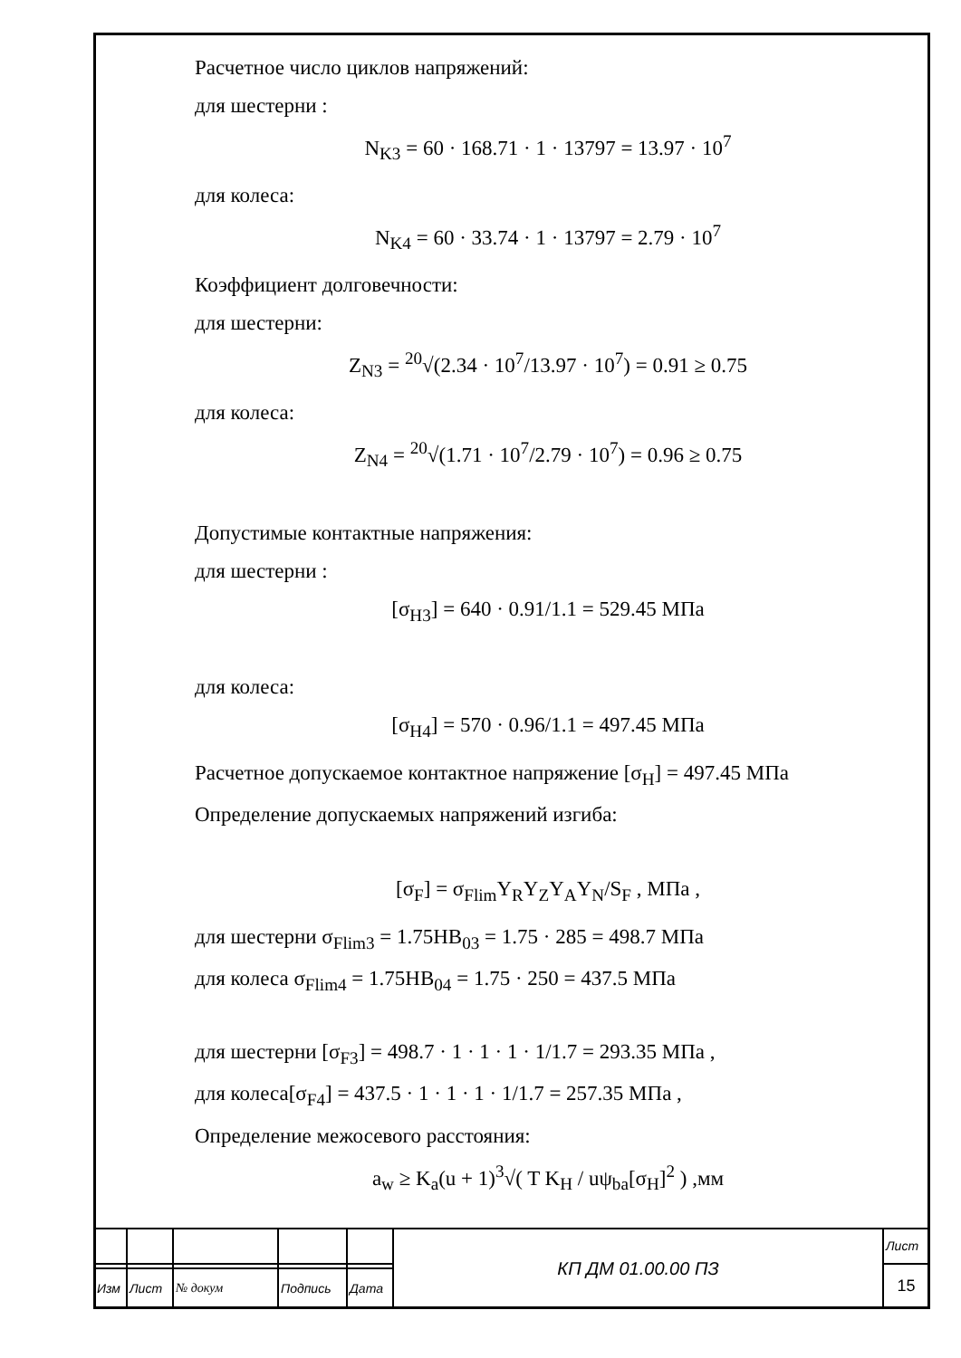Расчетное число циклов напряжений:
для шестерни :
N<sub>K3</sub> = 60 · 168.71 · 1 · 13797 = 13.97 · 10<sup>7</sup>
для колеса:
N<sub>K4</sub> = 60 · 33.74 · 1 · 13797 = 2.79 · 10<sup>7</sup>
Коэффициент долговечности:
для шестерни:
Z<sub>N3</sub> = <sup>20</sup>√(2.34 · 10<sup>7</sup>/13.97 · 10<sup>7</sup>) = 0.91 ≥ 0.75
для колеса:
Z<sub>N4</sub> = <sup>20</sup>√(1.71 · 10<sup>7</sup>/2.79 · 10<sup>7</sup>) = 0.96 ≥ 0.75
Допустимые контактные напряжения:
для шестерни :
[σ<sub>H3</sub>] = 640 · 0.91/1.1 = 529.45 МПа
для колеса:
[σ<sub>H4</sub>] = 570 · 0.96/1.1 = 497.45 МПа
Расчетное допускаемое контактное напряжение [σ<sub>H</sub>] = 497.45 МПа
Определение допускаемых напряжений изгиба:
[σ<sub>F</sub>] = σ<sub>Flim</sub>Y<sub>R</sub>Y<sub>Z</sub>Y<sub>A</sub>Y<sub>N</sub>/S<sub>F</sub> , МПа ,
для шестерни σ<sub>Flim3</sub> = 1.75HB<sub>03</sub> = 1.75 · 285 = 498.7 МПа
для колеса σ<sub>Flim4</sub> = 1.75HB<sub>04</sub> = 1.75 · 250 = 437.5 МПа
для шестерни [σ<sub>F3</sub>] = 498.7 · 1 · 1 · 1 · 1/1.7 = 293.35 МПа ,
для колеса[σ<sub>F4</sub>] = 437.5 · 1 · 1 · 1 · 1/1.7 = 257.35 МПа ,
Определение межосевого расстояния:
a<sub>w</sub> ≥ K<sub>a</sub>(u + 1)<sup>3</sup>√( T K<sub>H</sub> / uψ<sub>ba</sub>[σ<sub>H</sub>]<sup>2</sup> ) ,мм
| | | | | | КП ДМ 01.00.00 ПЗ | Лист |
| | | | | | | 15 |
| Изм | Лист | № докум | Подпись | Дата | | |